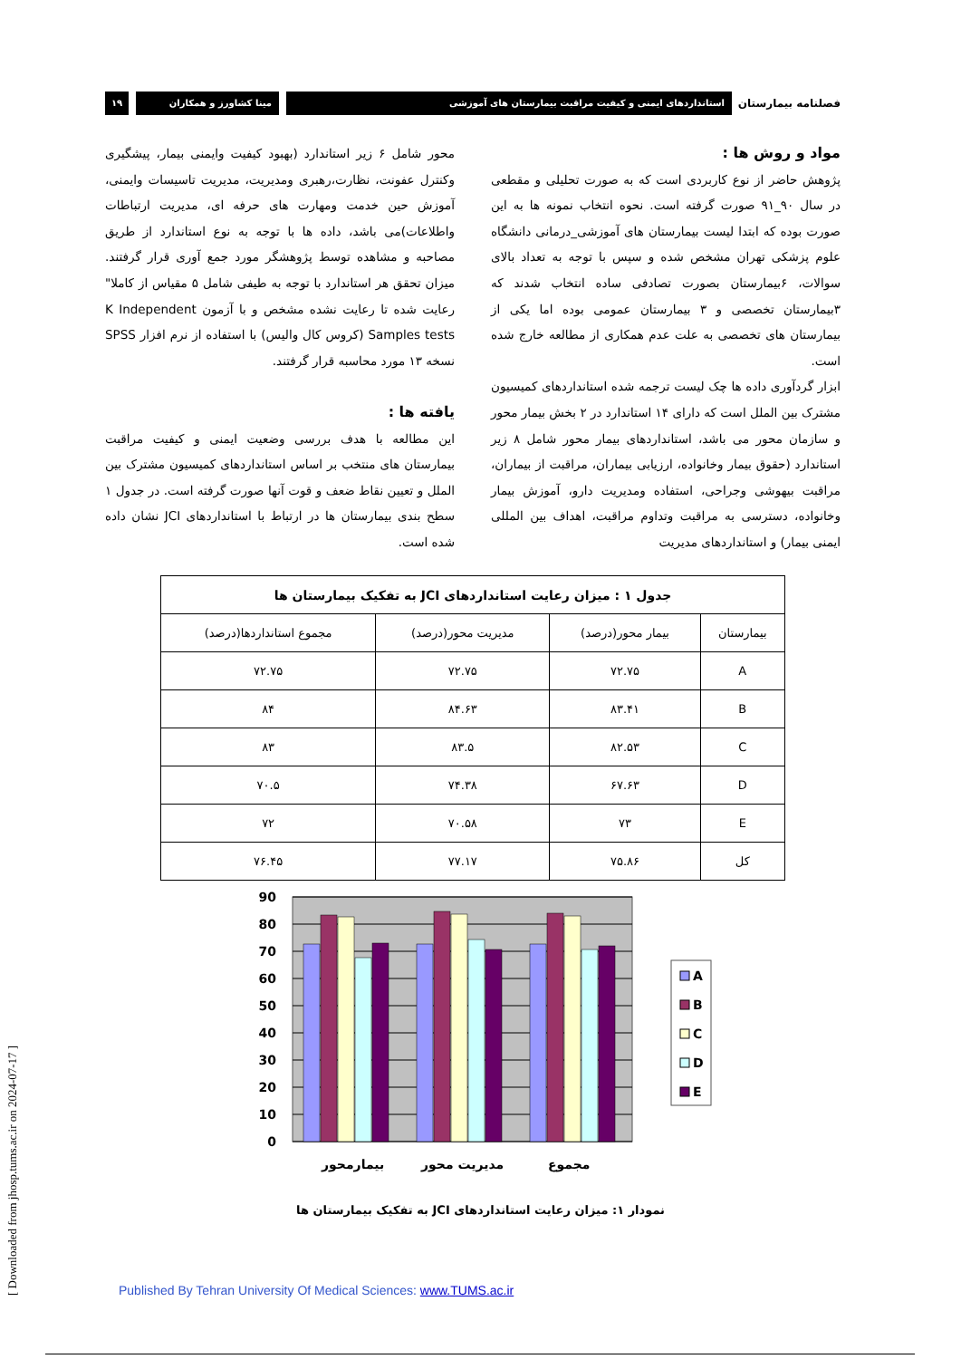فصلنامه بیمارستان استانداردهای ایمنی و کیفیت مراقبت بیمارستان های آموزشی مینا کشاورز و همکاران ۱۹
مواد و روش ها :
پژوهش حاضر از نوع کاربردی است که به صورت تحلیلی و مقطعی در سال ۹۰_۹۱ صورت گرفته است. نحوه انتخاب نمونه ها به این صورت بوده که ابتدا لیست بیمارستان های آموزشی_درمانی دانشگاه علوم پزشکی تهران مشخص شده و سپس با توجه به تعداد بالای سوالات، ۶بیمارستان بصورت تصادفی ساده انتخاب شدند که ۳بیمارستان تخصصی و ۳ بیمارستان عمومی بوده اما یکی از بیمارستان های تخصصی به علت عدم همکاری از مطالعه خارج شده است.
ابزار گردآوری داده ها چک لیست ترجمه شده استانداردهای کمیسیون مشترک بین الملل است که دارای ۱۴ استاندارد در ۲ بخش بیمار محور و سازمان محور می باشد، استانداردهای بیمار محور شامل ۸ زیر استاندارد (حقوق بیمار وخانواده، ارزیابی بیماران، مراقبت از بیماران، مراقبت بیهوشی وجراحی، استفاده ومدیریت دارو، آموزش بیمار وخانواده، دسترسی به مراقبت وتداوم مراقبت، اهداف بین المللی ایمنی بیمار) و استانداردهای مدیریت
محور شامل ۶ زیر استاندارد (بهبود کیفیت وایمنی بیمار، پیشگیری وکنترل عفونت، نظارت،رهبری ومدیریت، مدیریت تاسیسات وایمنی، آموزش حین خدمت ومهارت های حرفه ای، مدیریت ارتباطات واطلاعات)می باشد، داده ها با توجه به نوع استاندارد از طریق مصاحبه و مشاهده توسط پژوهشگر مورد جمع آوری قرار گرفتند. میزان تحقق هر استاندارد با توجه به طیفی شامل ۵ مقیاس از کاملا" رعایت شده تا رعایت نشده مشخص و با آزمون K Independent Samples tests (کروس کال والیس) با استفاده از نرم افزار SPSS نسخه ۱۳ مورد محاسبه قرار گرفتند.
یافته ها :
این مطالعه با هدف بررسی وضعیت ایمنی و کیفیت مراقبت بیمارستان های منتخب بر اساس استانداردهای کمیسیون مشترک بین الملل و تعیین نقاط ضعف و قوت آنها صورت گرفته است. در جدول ۱ سطح بندی بیمارستان ها در ارتباط با استانداردهای JCI نشان داده شده است.
| جدول ۱ : میزان رعایت استانداردهای JCI به تفکیک بیمارستان ها | | | |
| --- | --- | --- | --- |
| بیمارستان | بیمار محور(درصد) | مدیریت محور(درصد) | مجموع استانداردها(درصد) |
| A | ۷۲.۷۵ | ۷۲.۷۵ | ۷۲.۷۵ |
| B | ۸۳.۴۱ | ۸۴.۶۳ | ۸۴ |
| C | ۸۲.۵۳ | ۸۳.۵ | ۸۳ |
| D | ۶۷.۶۳ | ۷۴.۳۸ | ۷۰.۵ |
| E | ۷۳ | ۷۰.۵۸ | ۷۲ |
| کل | ۷۵.۸۶ | ۷۷.۱۷ | ۷۶.۴۵ |
0
10
20
30
40
50
60
70
80
90
بیمارمحور
مدیریت محور
مجموع
A
B
C
D
E
نمودار ۱: میزان رعایت استانداردهای JCI به تفکیک بیمارستان ها
Published By Tehran University Of Medical Sciences: www.TUMS.ac.ir
[ Downloaded from jhosp.tums.ac.ir on 2024-07-17 ]